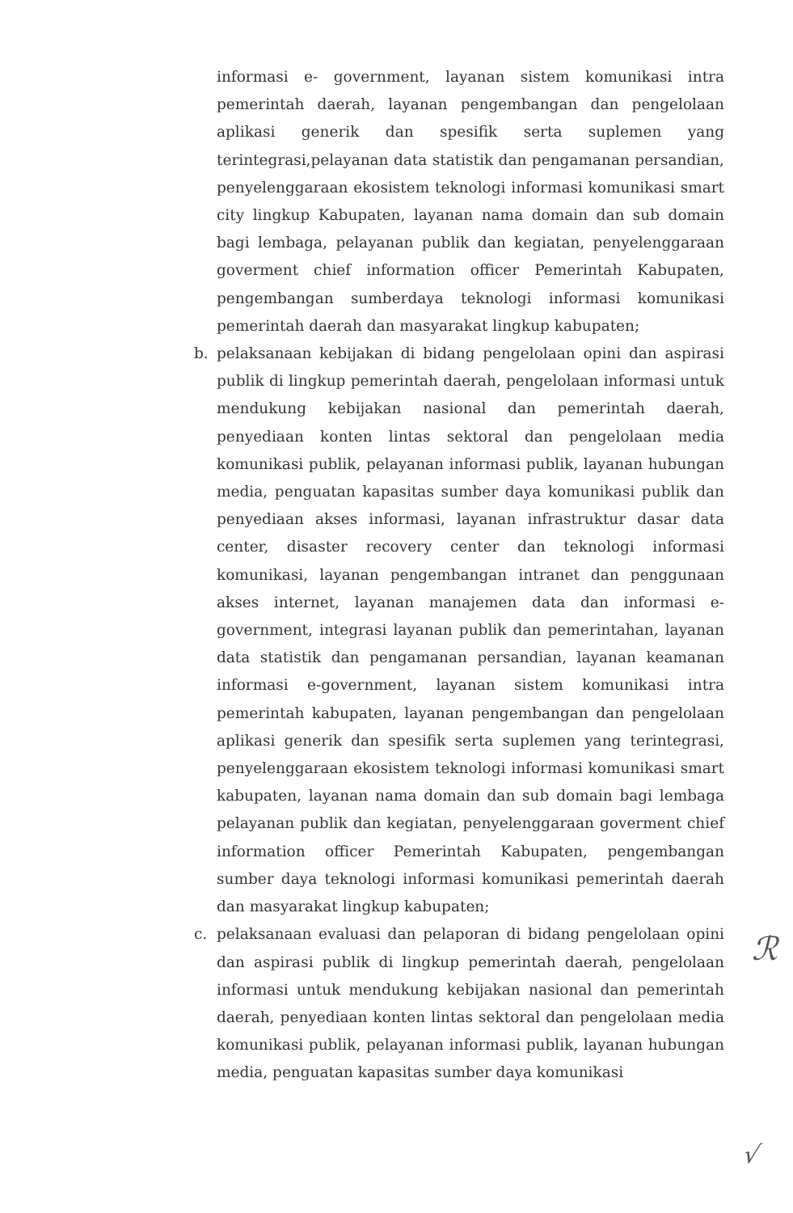informasi e- government, layanan sistem komunikasi intra pemerintah daerah, layanan pengembangan dan pengelolaan aplikasi generik dan spesifik serta suplemen yang terintegrasi,pelayanan data statistik dan pengamanan persandian, penyelenggaraan ekosistem teknologi informasi komunikasi smart city lingkup Kabupaten, layanan nama domain dan sub domain bagi lembaga, pelayanan publik dan kegiatan, penyelenggaraan goverment chief information officer Pemerintah Kabupaten, pengembangan sumberdaya teknologi informasi komunikasi pemerintah daerah dan masyarakat lingkup kabupaten;
b. pelaksanaan kebijakan di bidang pengelolaan opini dan aspirasi publik di lingkup pemerintah daerah, pengelolaan informasi untuk mendukung kebijakan nasional dan pemerintah daerah, penyediaan konten lintas sektoral dan pengelolaan media komunikasi publik, pelayanan informasi publik, layanan hubungan media, penguatan kapasitas sumber daya komunikasi publik dan penyediaan akses informasi, layanan infrastruktur dasar data center, disaster recovery center dan teknologi informasi komunikasi, layanan pengembangan intranet dan penggunaan akses internet, layanan manajemen data dan informasi e- government, integrasi layanan publik dan pemerintahan, layanan data statistik dan pengamanan persandian, layanan keamanan informasi e-government, layanan sistem komunikasi intra pemerintah kabupaten, layanan pengembangan dan pengelolaan aplikasi generik dan spesifik serta suplemen yang terintegrasi, penyelenggaraan ekosistem teknologi informasi komunikasi smart kabupaten, layanan nama domain dan sub domain bagi lembaga pelayanan publik dan kegiatan, penyelenggaraan goverment chief information officer Pemerintah Kabupaten, pengembangan sumber daya teknologi informasi komunikasi pemerintah daerah dan masyarakat lingkup kabupaten;
c. pelaksanaan evaluasi dan pelaporan di bidang pengelolaan opini dan aspirasi publik di lingkup pemerintah daerah, pengelolaan informasi untuk mendukung kebijakan nasional dan pemerintah daerah, penyediaan konten lintas sektoral dan pengelolaan media komunikasi publik, pelayanan informasi publik, layanan hubungan media, penguatan kapasitas sumber daya komunikasi
ℛ
√